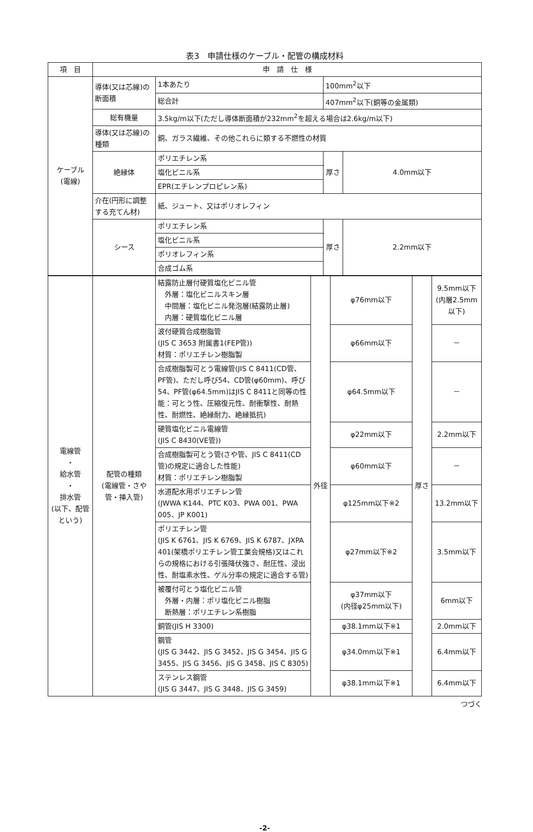表3　申請仕様のケーブル・配管の構成材料
| 項 目 | 申 請 仕 様 | | | | |
| --- | --- | --- | --- | --- | --- |
| ケーブル (電線) | 導体(又は芯線)の断面積 | 1本あたり | 100mm<sup>2</sup>以下 | | |
| | | 総合計 | 407mm<sup>2</sup>以下(銅等の金属類) | | |
| | 総有機量 | 3.5kg/m以下(ただし導体断面積が232mm<sup>2</sup>を超える場合は2.6kg/m以下) | | | |
| | 導体(又は芯線)の種類 | 銅、ガラス繊維、その他これらに類する不燃性の材質 | | | |
| | 絶縁体 | ポリエチレン系 | | 厚さ | 4.0mm以下 |
| | | 塩化ビニル系 | | | |
| | | EPR(エチレンプロピレン系) | | | |
| | 介在(円形に調整する充てん材) | 紙、ジュート、又はポリオレフィン | | | |
| | シース | ポリエチレン系 | | 厚さ | 2.2mm以下 |
| | | 塩化ビニル系 | | | |
| | | ポリオレフィン系 | | | |
| | | 合成ゴム系 | | | |
| 電線管 ・ 給水管 ・ 排水管 (以下、配管という) | 配管の種類 (電線管・さや管・挿入管) | 結露防止層付硬質塩化ビニル管 外層：塩化ビニルスキン層 中間層：塩化ビニル発泡層(結露防止層) 内層：硬質塩化ビニル層 | 外径 | φ76mm以下 | 厚さ | 9.5mm以下 (内層2.5mm以下) |
| | | 波付硬質合成樹脂管 (JIS C 3653 附属書1(FEP管)) 材質：ポリエチレン樹脂製 | | φ66mm以下 | | － |
| | | 合成樹脂製可とう電線管(JIS C 8411(CD管、PF管)、ただし呼び54、CD管(φ60mm)、呼び54、PF管(φ64.5mm)はJIS C 8411と同等の性能：可とう性、圧縮復元性、耐衝撃性、耐熱性、耐燃性、絶縁耐力、絶縁抵抗) | | φ64.5mm以下 | | － |
| | | 硬質塩化ビニル電線管 (JIS C 8430(VE管)) | | φ22mm以下 | | 2.2mm以下 |
| | | 合成樹脂製可とう管(さや管、JIS C 8411(CD管)の規定に適合した性能) 材質：ポリエチレン樹脂製 | | φ60mm以下 | | － |
| | | 水道配水用ポリエチレン管 (JWWA K144、PTC K03、PWA 001、PWA 005、JP K001) | | φ125mm以下※2 | | 13.2mm以下 |
| | | ポリエチレン管 (JIS K 6761、JIS K 6769、JIS K 6787、JXPA 401(架橋ポリエチレン管工業会規格)又はこれらの規格における引張降伏強さ、耐圧性、浸出性、耐塩素水性、ゲル分率の規定に適合する管) | | φ27mm以下※2 | | 3.5mm以下 |
| | | 被覆付可とう塩化ビニル管 外層・内層：ポリ塩化ビニル樹脂 断熱層：ポリエチレン系樹脂 | | φ37mm以下 (内径φ25mm以下) | | 6mm以下 |
| | | 銅管(JIS H 3300) | | φ38.1mm以下※1 | | 2.0mm以下 |
| | | 鋼管 (JIS G 3442、JIS G 3452、JIS G 3454、JIS G 3455、JIS G 3456、JIS G 3458、JIS C 8305) | | φ34.0mm以下※1 | | 6.4mm以下 |
| | | ステンレス鋼管 (JIS G 3447、JIS G 3448、JIS G 3459) | | φ38.1mm以下※1 | | 6.4mm以下 |
つづく
-2-